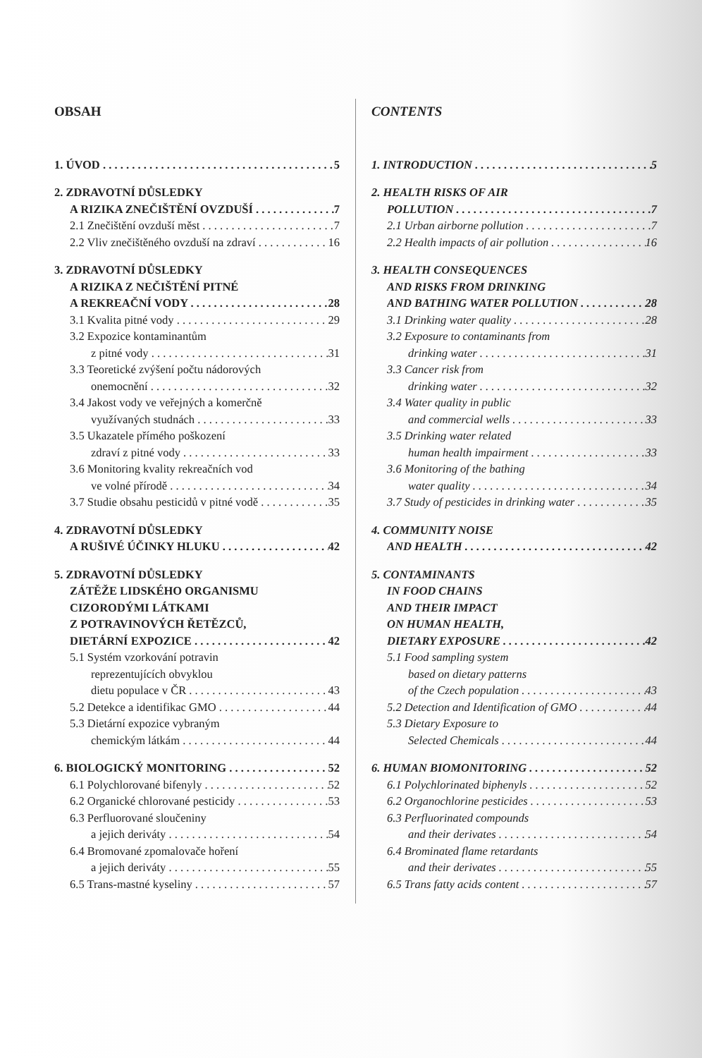OBSAH
1. ÚVOD 5
2. ZDRAVOTNÍ DŮSLEDKY
A RIZIKA ZNEČIŠTĚNÍ OVZDUŠÍ 7
2.1 Znečištění ovzduší měst 7
2.2 Vliv znečištěného ovzduší na zdraví 16
3. ZDRAVOTNÍ DŮSLEDKY
A RIZIKA Z NEČIŠTĚNÍ PITNÉ
A REKREAČNÍ VODY 28
3.1 Kvalita pitné vody 29
3.2 Expozice kontaminantům
z pitné vody 31
3.3 Teoretické zvýšení počtu nádorových
onemocnění 32
3.4 Jakost vody ve veřejných a komerčně
využívaných studnách 33
3.5 Ukazatele přímého poškození
zdraví z pitné vody 33
3.6 Monitoring kvality rekreačních vod
ve volné přírodě 34
3.7 Studie obsahu pesticidů v pitné vodě 35
4. ZDRAVOTNÍ DŮSLEDKY
A RUŠIVÉ ÚČINKY HLUKU 42
5. ZDRAVOTNÍ DŮSLEDKY
ZÁTĚŽE LIDSKÉHO ORGANISMU
CIZORODÝMI LÁTKAMI
Z POTRAVINOVÝCH ŘETĚZCŮ,
DIETÁRNÍ EXPOZICE 42
5.1 Systém vzorkování potravin
reprezentujících obvyklou
dietu populace v ČR 43
5.2 Detekce a identifikac GMO 44
5.3 Dietární expozice vybraným
chemickým látkám 44
6. BIOLOGICKÝ MONITORING 52
6.1 Polychlorované bifenyly 52
6.2 Organické chlorované pesticidy 53
6.3 Perfluorované sloučeniny
a jejich deriváty 54
6.4 Bromované zpomalovače hoření
a jejich deriváty 55
6.5 Trans-mastné kyseliny 57
CONTENTS
1. INTRODUCTION 5
2. HEALTH RISKS OF AIR
POLLUTION 7
2.1 Urban airborne pollution 7
2.2 Health impacts of air pollution 16
3. HEALTH CONSEQUENCES
AND RISKS FROM DRINKING
AND BATHING WATER POLLUTION 28
3.1 Drinking water quality 28
3.2 Exposure to contaminants from
drinking water 31
3.3 Cancer risk from
drinking water 32
3.4 Water quality in public
and commercial wells 33
3.5 Drinking water related
human health impairment 33
3.6 Monitoring of the bathing
water quality 34
3.7 Study of pesticides in drinking water 35
4. COMMUNITY NOISE
AND HEALTH 42
5. CONTAMINANTS
IN FOOD CHAINS
AND THEIR IMPACT
ON HUMAN HEALTH,
DIETARY EXPOSURE 42
5.1 Food sampling system
based on dietary patterns
of the Czech population 43
5.2 Detection and Identification of GMO 44
5.3 Dietary Exposure to
Selected Chemicals 44
6. HUMAN BIOMONITORING 52
6.1 Polychlorinated biphenyls 52
6.2 Organochlorine pesticides 53
6.3 Perfluorinated compounds
and their derivates 54
6.4 Brominated flame retardants
and their derivates 55
6.5 Trans fatty acids content 57